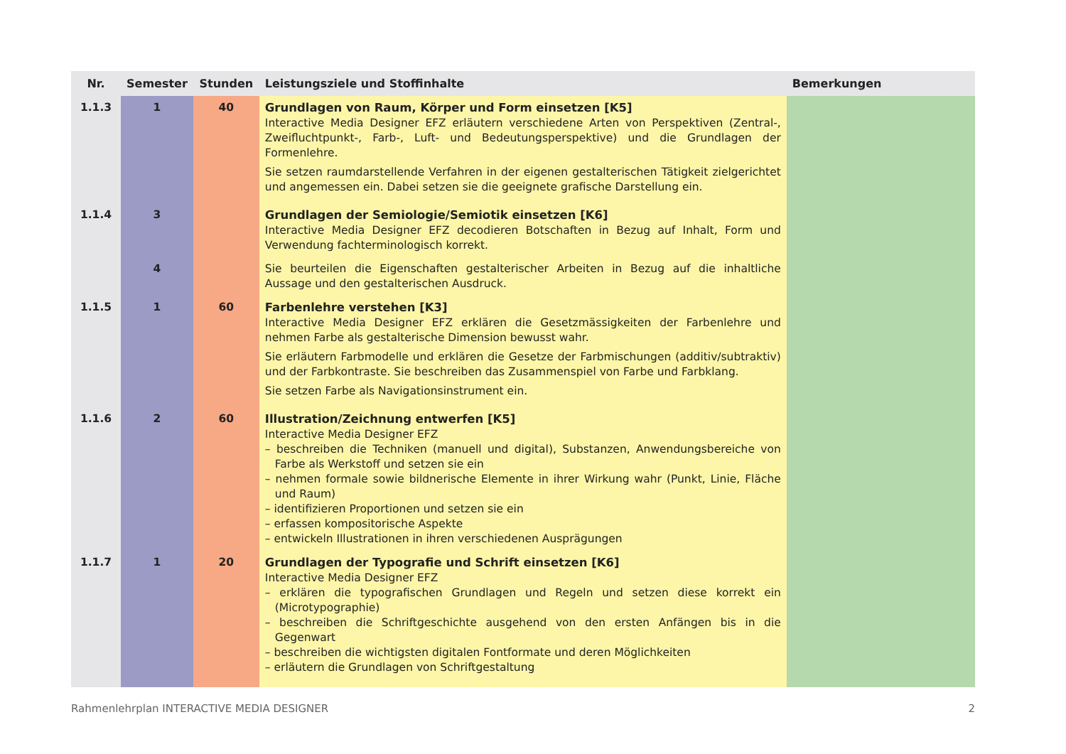| Nr. | Semester | Stunden | Leistungsziele und Stoffinhalte | Bemerkungen |
| --- | --- | --- | --- | --- |
| 1.1.3 | 1 | 40 | Grundlagen von Raum, Körper und Form einsetzen [K5] Interactive Media Designer EFZ erläutern verschiedene Arten von Perspektiven (Zentral-, Zweiflucht­punkt-, Farb-, Luft- und Bedeutungsperspektive) und die Grundlagen der Formenlehre. Sie setzen raumdarstellende Verfahren in der eigenen gestalterischen Tätigkeit zielgerichtet und angemessen ein. Dabei setzen sie die geeignete grafische Darstellung ein. | |
| 1.1.4 | 3 | | Grundlagen der Semiologie/Semiotik einsetzen [K6] Interactive Media Designer EFZ decodieren Botschaften in Bezug auf Inhalt, Form und Verwendung fachterminologisch korrekt. | |
| | 4 | | Sie beurteilen die Eigenschaften gestalterischer Arbeiten in Bezug auf die inhaltliche Aussage und den gestalterischen Ausdruck. | |
| 1.1.5 | 1 | 60 | Farbenlehre verstehen [K3] Interactive Media Designer EFZ erklären die Gesetzmässigkeiten der Farbenlehre und nehmen Farbe als gestalterische Dimension bewusst wahr. Sie erläutern Farbmodelle und erklären die Gesetze der Farbmischungen (additiv/subtraktiv) und der Farbkontraste. Sie beschreiben das Zusammenspiel von Farbe und Farbklang. Sie setzen Farbe als Navigationsinstrument ein. | |
| 1.1.6 | 2 | 60 | Illustration/Zeichnung entwerfen [K5] Interactive Media Designer EFZ – beschreiben die Techniken (manuell und digital), Substanzen, Anwendungsbereiche von Farbe als Werkstoff und setzen sie ein – nehmen formale sowie bildnerische Elemente in ihrer Wirkung wahr (Punkt, Linie, Fläche und Raum) – identifizieren Proportionen und setzen sie ein – erfassen kompositorische Aspekte – entwickeln Illustrationen in ihren verschiedenen Ausprägungen | |
| 1.1.7 | 1 | 20 | Grundlagen der Typografie und Schrift einsetzen [K6] Interactive Media Designer EFZ – erklären die typografischen Grundlagen und Regeln und setzen diese korrekt ein (Microtypo­graphie) – beschreiben die Schriftgeschichte ausgehend von den ersten Anfängen bis in die Gegenwart – beschreiben die wichtigsten digitalen Fontformate und deren Möglichkeiten – erläutern die Grundlagen von Schriftgestaltung | |
Rahmenlehrplan INTERACTIVE MEDIA DESIGNER 2